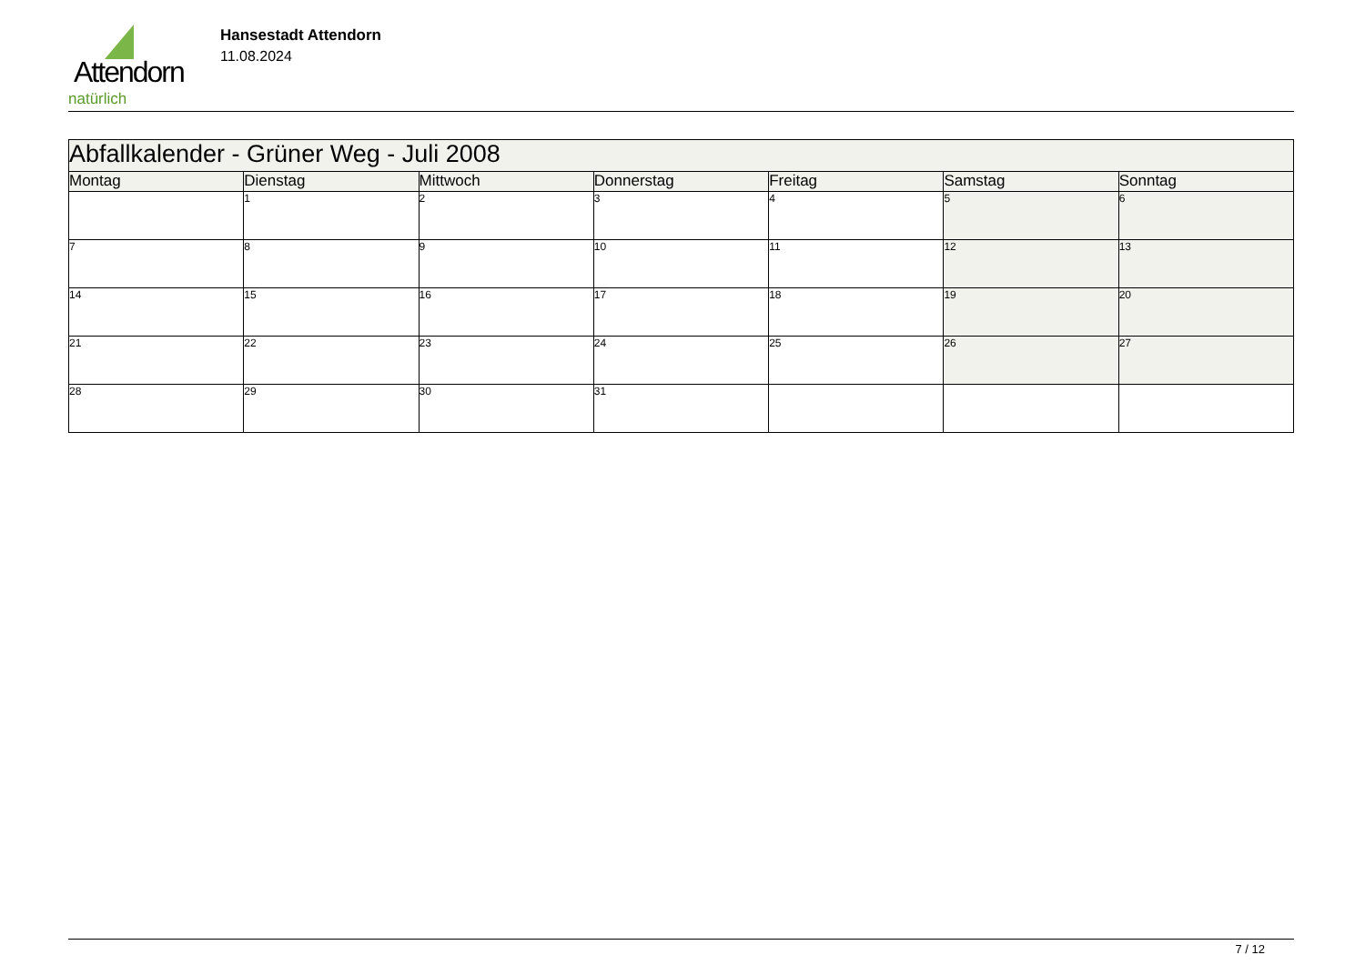Attendorn
natürlich
Hansestadt Attendorn
11.08.2024
| Abfallkalender - Grüner Weg - Juli 2008 | | | | | | |
| Montag | Dienstag | Mittwoch | Donnerstag | Freitag | Samstag | Sonntag |
| | 1 | 2 | 3 | 4 | 5 | 6 |
| 7 | 8 | 9 | 10 | 11 | 12 | 13 |
| 14 | 15 | 16 | 17 | 18 | 19 | 20 |
| 21 | 22 | 23 | 24 | 25 | 26 | 27 |
| 28 | 29 | 30 | 31 | | | |
7 / 12